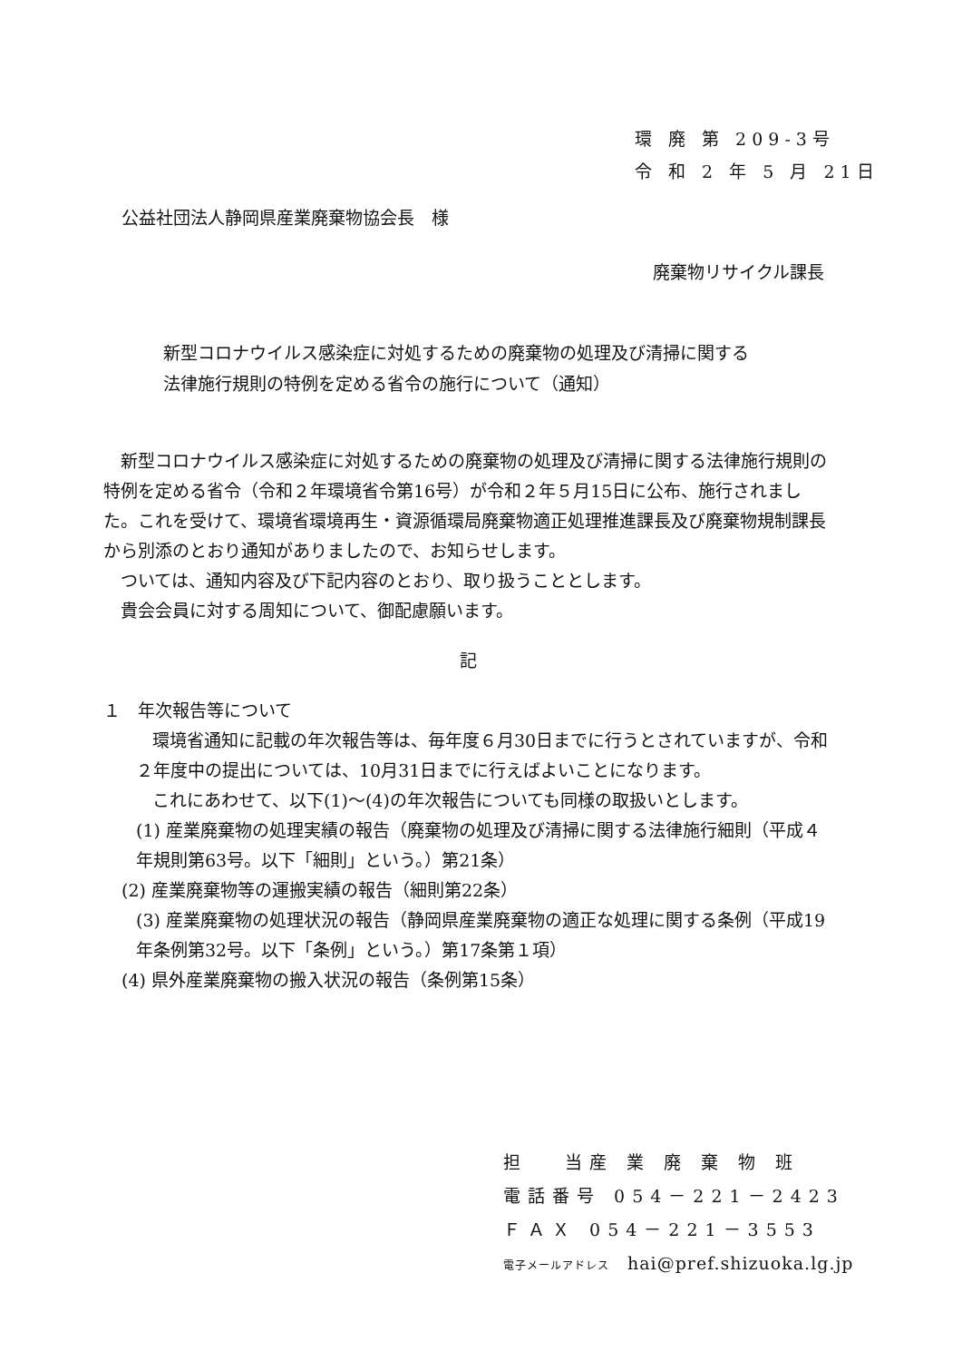環 廃 第 209-3号
令 和 2 年 5 月 21日
公益社団法人静岡県産業廃棄物協会長　様
廃棄物リサイクル課長
新型コロナウイルス感染症に対処するための廃棄物の処理及び清掃に関する
法律施行規則の特例を定める省令の施行について（通知）
　新型コロナウイルス感染症に対処するための廃棄物の処理及び清掃に関する法律施行規則の特例を定める省令（令和２年環境省令第16号）が令和２年５月15日に公布、施行されました。これを受けて、環境省環境再生・資源循環局廃棄物適正処理推進課長及び廃棄物規制課長から別添のとおり通知がありましたので、お知らせします。
　ついては、通知内容及び下記内容のとおり、取り扱うこととします。
　貴会会員に対する周知について、御配慮願います。
記
１　年次報告等について
環境省通知に記載の年次報告等は、毎年度６月30日までに行うとされていますが、令和２年度中の提出については、10月31日までに行えばよいことになります。
これにあわせて、以下(1)～(4)の年次報告についても同様の取扱いとします。
(1) 産業廃棄物の処理実績の報告（廃棄物の処理及び清掃に関する法律施行細則（平成４年規則第63号。以下「細則」という。）第21条）
(2) 産業廃棄物等の運搬実績の報告（細則第22条）
(3) 産業廃棄物の処理状況の報告（静岡県産業廃棄物の適正な処理に関する条例（平成19年条例第32号。以下「条例」という。）第17条第１項）
(4) 県外産業廃棄物の搬入状況の報告（条例第15条）
担　 当産 業 廃 棄 物 班
電話番号 054－221－2423
ＦＡＸ 054－221－3553
電子メールアドレス　hai@pref.shizuoka.lg.jp